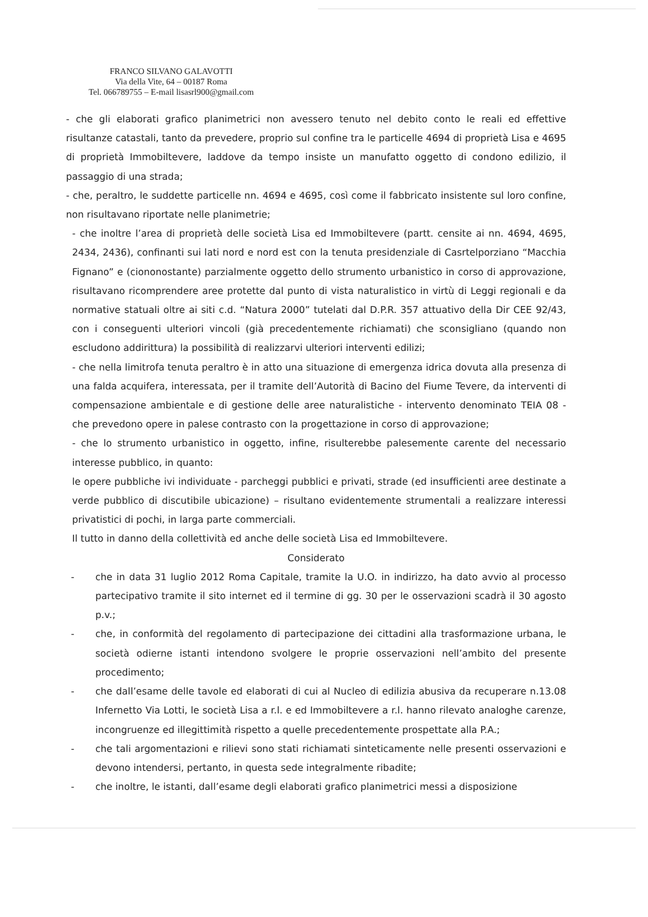FRANCO SILVANO GALAVOTTI
Via della Vite, 64 – 00187 Roma
Tel. 066789755 – E-mail lisasrl900@gmail.com
- che gli elaborati grafico planimetrici non avessero tenuto nel debito conto le reali ed effettive risultanze catastali, tanto da prevedere, proprio sul confine tra le particelle 4694 di proprietà Lisa e 4695 di proprietà Immobiltevere, laddove da tempo insiste un manufatto oggetto di condono edilizio, il passaggio di una strada;
- che, peraltro, le suddette particelle nn. 4694 e 4695, così come il fabbricato insistente sul loro confine, non risultavano riportate nelle planimetrie;
- che inoltre l’area di proprietà delle società Lisa ed Immobiltevere (partt. censite ai nn. 4694, 4695, 2434, 2436), confinanti sui lati nord e nord est con la tenuta presidenziale di Casrtelporziano “Macchia Fignano” e (ciononostante) parzialmente oggetto dello strumento urbanistico in corso di approvazione, risultavano ricomprendere aree protette dal punto di vista naturalistico in virtù di Leggi regionali e da normative statuali oltre ai siti c.d. “Natura 2000” tutelati dal D.P.R. 357 attuativo della Dir CEE 92/43, con i conseguenti ulteriori vincoli (già precedentemente richiamati) che sconsigliano (quando non escludono addirittura) la possibilità di realizzarvi ulteriori interventi edilizi;
- che nella limitrofa tenuta peraltro è in atto una situazione di emergenza idrica dovuta alla presenza di una falda acquifera, interessata, per il tramite dell’Autorità di Bacino del Fiume Tevere, da interventi di compensazione ambientale e di gestione delle aree naturalistiche - intervento denominato TEIA 08 - che prevedono opere in palese contrasto con la progettazione in corso di approvazione;
- che lo strumento urbanistico in oggetto, infine, risulterebbe palesemente carente del necessario interesse pubblico, in quanto:
le opere pubbliche ivi individuate - parcheggi pubblici e privati, strade (ed insufficienti aree destinate a verde pubblico di discutibile ubicazione) – risultano evidentemente strumentali a realizzare interessi privatistici di pochi, in larga parte commerciali.
Il tutto in danno della collettività ed anche delle società Lisa ed Immobiltevere.
Considerato
- che in data 31 luglio 2012 Roma Capitale, tramite la U.O. in indirizzo, ha dato avvio al processo partecipativo tramite il sito internet ed il termine di gg. 30 per le osservazioni scadrà il 30 agosto p.v.;
- che, in conformità del regolamento di partecipazione dei cittadini alla trasformazione urbana, le società odierne istanti intendono svolgere le proprie osservazioni nell’ambito del presente procedimento;
- che dall’esame delle tavole ed elaborati di cui al Nucleo di edilizia abusiva da recuperare n.13.08 Infernetto Via Lotti, le società Lisa a r.l. e ed Immobiltevere a r.l. hanno rilevato analoghe carenze, incongruenze ed illegittimità rispetto a quelle precedentemente prospettate alla P.A.;
- che tali argomentazioni e rilievi sono stati richiamati sinteticamente nelle presenti osservazioni e devono intendersi, pertanto, in questa sede integralmente ribadite;
- che inoltre, le istanti, dall’esame degli elaborati grafico planimetrici messi a disposizione